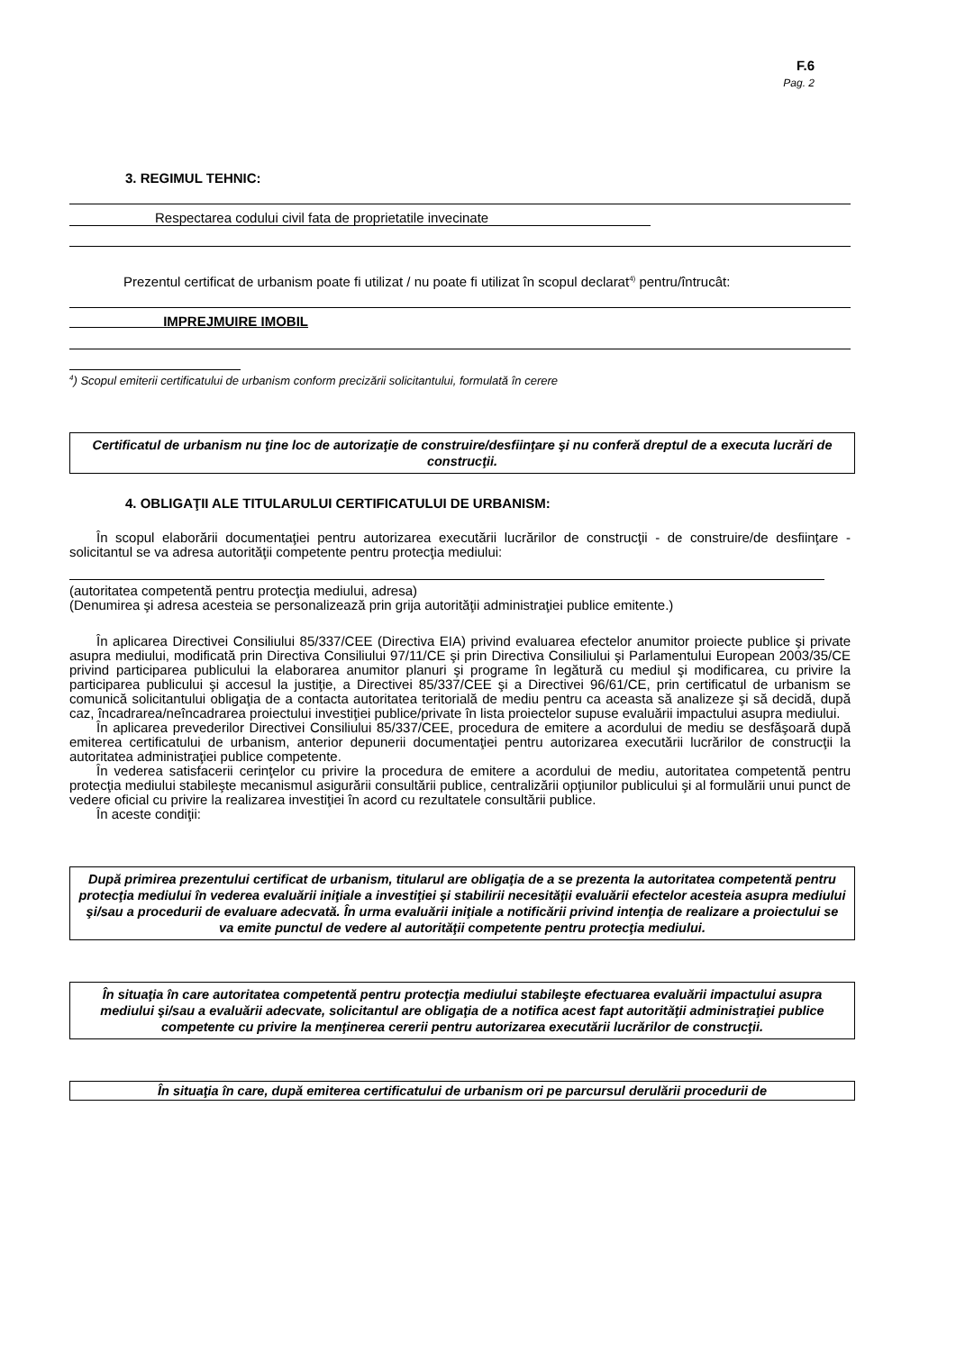F.6
Pag. 2
3. REGIMUL TEHNIC:
Respectarea codului civil fata de proprietatile invecinate
Prezentul certificat de urbanism poate fi utilizat / nu poate fi utilizat în scopul declarat<sup>4)</sup> pentru/întrucât:
IMPREJMUIRE IMOBIL
<sup>4</sup>) Scopul emiterii certificatului de urbanism conform precizării solicitantului, formulată în cerere
Certificatul de urbanism nu ţine loc de autorizaţie de construire/desfiinţare şi nu conferă dreptul de a executa lucrări de construcţii.
4. OBLIGAŢII ALE TITULARULUI CERTIFICATULUI DE URBANISM:
În scopul elaborării documentaţiei pentru autorizarea executării lucrărilor de construcţii - de construire/de desfiinţare - solicitantul se va adresa autorităţii competente pentru protecţia mediului:
(autoritatea competentă pentru protecţia mediului, adresa)
(Denumirea şi adresa acesteia se personalizează prin grija autorităţii administraţiei publice emitente.)
În aplicarea Directivei Consiliului 85/337/CEE (Directiva EIA) privind evaluarea efectelor anumitor proiecte publice şi private asupra mediului, modificată prin Directiva Consiliului 97/11/CE şi prin Directiva Consiliului şi Parlamentului European 2003/35/CE privind participarea publicului la elaborarea anumitor planuri şi programe în legătură cu mediul şi modificarea, cu privire la participarea publicului şi accesul la justiţie, a Directivei 85/337/CEE şi a Directivei 96/61/CE, prin certificatul de urbanism se comunică solicitantului obligaţia de a contacta autoritatea teritorială de mediu pentru ca aceasta să analizeze şi să decidă, după caz, încadrarea/neîncadrarea proiectului investiţiei publice/private în lista proiectelor supuse evaluării impactului asupra mediului.
În aplicarea prevederilor Directivei Consiliului 85/337/CEE, procedura de emitere a acordului de mediu se desfăşoară după emiterea certificatului de urbanism, anterior depunerii documentaţiei pentru autorizarea executării lucrărilor de construcţii la autoritatea administraţiei publice competente.
În vederea satisfacerii cerinţelor cu privire la procedura de emitere a acordului de mediu, autoritatea competentă pentru protecţia mediului stabileşte mecanismul asigurării consultării publice, centralizării opţiunilor publicului şi al formulării unui punct de vedere oficial cu privire la realizarea investiţiei în acord cu rezultatele consultării publice.
În aceste condiţii:
După primirea prezentului certificat de urbanism, titularul are obligaţia de a se prezenta la autoritatea competentă pentru protecţia mediului în vederea evaluării iniţiale a investiţiei şi stabilirii necesităţii evaluării efectelor acesteia asupra mediului şi/sau a procedurii de evaluare adecvată. În urma evaluării iniţiale a notificării privind intenţia de realizare a proiectului se va emite punctul de vedere al autorităţii competente pentru protecţia mediului.
În situaţia în care autoritatea competentă pentru protecţia mediului stabileşte efectuarea evaluării impactului asupra mediului şi/sau a evaluării adecvate, solicitantul are obligaţia de a notifica acest fapt autorităţii administraţiei publice competente cu privire la menţinerea cererii pentru autorizarea executării lucrărilor de construcţii.
În situaţia în care, după emiterea certificatului de urbanism ori pe parcursul derulării procedurii de